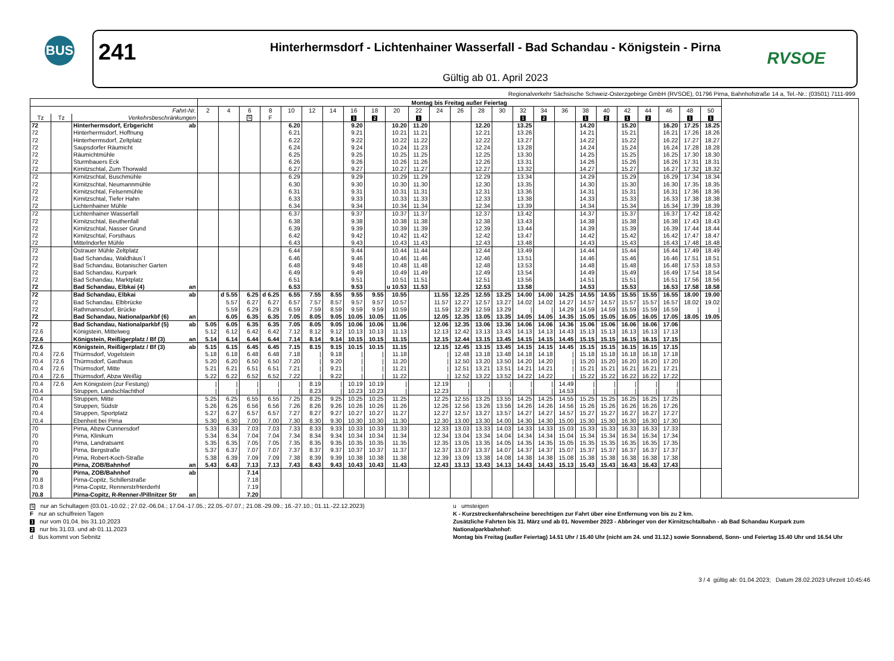BUS
241
Hinterhermsdorf - Lichtenhainer Wasserfall - Bad Schandau - Königstein - Pirna
Gültig ab 01. April 2023
RVSOE
Regionalverkehr Sächsische Schweiz-Osterzgebirge GmbH (RVSOE), 01796 Pirna, Bahnhofstraße 14 a, Tel.-Nr.: (03501) 7111-999
| | | | | Montag bis Freitag außer Feiertag | | | | | | | | | | | | | | | | | | | | | | | | | |
| --- | --- | --- | --- | --- | --- | --- | --- | --- | --- | --- | --- | --- | --- | --- | --- | --- | --- | --- | --- | --- | --- | --- | --- | --- | --- | --- | --- | --- | --- |
| Fahrt-Nr. | | | | 2 | 4 | 6 | 8 | 10 | 12 | 14 | 16 | 18 | 20 | 22 | 24 | 26 | 28 | 30 | 32 | 34 | 36 | 38 | 40 | 42 | 44 | 46 | 48 | 50 | |
| Tz | Tz | Verkehrsbeschränkungen | | | | S | F | | | | 1 | 2 | | 1 | | | | | 1 | 2 | | 1 | 2 | 1 | 2 | | 1 | 1 | |
| 72 | | Hinterhermsdorf, Erbgericht | ab | | | | | 6.20 | | | 9.20 | | 10.20 | 11.20 | | | 12.20 | | 13.25 | | | 14.20 | | 15.20 | | 16.20 | 17.25 | 18.25 | |
| 72 | | Hinterhermsdorf, Hoffnung | | | | | | 6.21 | | | 9.21 | | 10.21 | 11.21 | | | 12.21 | | 13.26 | | | 14.21 | | 15.21 | | 16.21 | 17.26 | 18.26 | |
| 72 | | Hinterhermsdorf, Zeltplatz | | | | | | 6.22 | | | 9.22 | | 10.22 | 11.22 | | | 12.22 | | 13.27 | | | 14.22 | | 15.22 | | 16.22 | 17.27 | 18.27 | |
| 72 | | Saupsdorfer Räumicht | | | | | | 6.24 | | | 9.24 | | 10.24 | 11.23 | | | 12.24 | | 13.28 | | | 14.24 | | 15.24 | | 16.24 | 17.28 | 18.28 | |
| 72 | | Räumichtmühle | | | | | | 6.25 | | | 9.25 | | 10.25 | 11.25 | | | 12.25 | | 13.30 | | | 14.25 | | 15.25 | | 16.25 | 17.30 | 18.30 | |
| 72 | | Sturmbauers Eck | | | | | | 6.26 | | | 9.26 | | 10.26 | 11.26 | | | 12.26 | | 13.31 | | | 14.26 | | 15.26 | | 16.26 | 17.31 | 18.31 | |
| 72 | | Kirnitzschtal, Zum Thorwald | | | | | | 6.27 | | | 9.27 | | 10.27 | 11.27 | | | 12.27 | | 13.32 | | | 14.27 | | 15.27 | | 16.27 | 17.32 | 18.32 | |
| 72 | | Kirnitzschtal, Buschmühle | | | | | | 6.29 | | | 9.29 | | 10.29 | 11.29 | | | 12.29 | | 13.34 | | | 14.29 | | 15.29 | | 16.29 | 17.34 | 18.34 | |
| 72 | | Kirnitzschtal, Neumannmühle | | | | | | 6.30 | | | 9.30 | | 10.30 | 11.30 | | | 12.30 | | 13.35 | | | 14.30 | | 15.30 | | 16.30 | 17.35 | 18.35 | |
| 72 | | Kirnitzschtal, Felsenmühle | | | | | | 6.31 | | | 9.31 | | 10.31 | 11.31 | | | 12.31 | | 13.36 | | | 14.31 | | 15.31 | | 16.31 | 17.36 | 18.36 | |
| 72 | | Kirnitzschtal, Tiefer Hahn | | | | | | 6.33 | | | 9.33 | | 10.33 | 11.33 | | | 12.33 | | 13.38 | | | 14.33 | | 15.33 | | 16.33 | 17.38 | 18.38 | |
| 72 | | Lichtenhainer Mühle | | | | | | 6.34 | | | 9.34 | | 10.34 | 11.34 | | | 12.34 | | 13.39 | | | 14.34 | | 15.34 | | 16.34 | 17.39 | 18.39 | |
| 72 | | Lichtenhainer Wasserfall | | | | | | 6.37 | | | 9.37 | | 10.37 | 11.37 | | | 12.37 | | 13.42 | | | 14.37 | | 15.37 | | 16.37 | 17.42 | 18.42 | |
| 72 | | Kirnitzschtal, Beuthenfall | | | | | | 6.38 | | | 9.38 | | 10.38 | 11.38 | | | 12.38 | | 13.43 | | | 14.38 | | 15.38 | | 16.38 | 17.43 | 18.43 | |
| 72 | | Kirnitzschtal, Nasser Grund | | | | | | 6.39 | | | 9.39 | | 10.39 | 11.39 | | | 12.39 | | 13.44 | | | 14.39 | | 15.39 | | 16.39 | 17.44 | 18.44 | |
| 72 | | Kirnitzschtal, Forsthaus | | | | | | 6.42 | | | 9.42 | | 10.42 | 11.42 | | | 12.42 | | 13.47 | | | 14.42 | | 15.42 | | 16.42 | 17.47 | 18.47 | |
| 72 | | Mittelndorfer Mühle | | | | | | 6.43 | | | 9.43 | | 10.43 | 11.43 | | | 12.43 | | 13.48 | | | 14.43 | | 15.43 | | 16.43 | 17.48 | 18.48 | |
| 72 | | Ostrauer Mühle Zeltplatz | | | | | | 6.44 | | | 9.44 | | 10.44 | 11.44 | | | 12.44 | | 13.49 | | | 14.44 | | 15.44 | | 16.44 | 17.49 | 18.49 | |
| 72 | | Bad Schandau, Waldhäus´l | | | | | | 6.46 | | | 9.46 | | 10.46 | 11.46 | | | 12.46 | | 13.51 | | | 14.46 | | 15.46 | | 16.46 | 17.51 | 18.51 | |
| 72 | | Bad Schandau, Botanischer Garten | | | | | | 6.48 | | | 9.48 | | 10.48 | 11.48 | | | 12.48 | | 13.53 | | | 14.48 | | 15.48 | | 16.48 | 17.53 | 18.53 | |
| 72 | | Bad Schandau, Kurpark | | | | | | 6.49 | | | 9.49 | | 10.49 | 11.49 | | | 12.49 | | 13.54 | | | 14.49 | | 15.49 | | 16.49 | 17.54 | 18.54 | |
| 72 | | Bad Schandau, Marktplatz | | | | | | 6.51 | | | 9.51 | | 10.51 | 11.51 | | | 12.51 | | 13.56 | | | 14.51 | | 15.51 | | 16.51 | 17.56 | 18.56 | |
| 72 | | Bad Schandau, Elbkai (4) | an | | | | | 6.53 | | | 9.53 | | u 10.53 | 11.53 | | | 12.53 | | 13.58 | | | 14.53 | | 15.53 | | 16.53 | 17.58 | 18.58 | |
| 72 | | Bad Schandau, Elbkai | ab | | d 5.55 | 6.25 | d 6.25 | 6.55 | 7.55 | 8.55 | 9.55 | 9.55 | 10.55 | | 11.55 | 12.25 | 12.55 | 13.25 | 14.00 | 14.00 | 14.25 | 14.55 | 14.55 | 15.55 | 15.55 | 16.55 | 18.00 | 19.00 | |
| 72 | | Bad Schandau, Elbbrücke | | | 5.57 | 6.27 | 6.27 | 6.57 | 7.57 | 8.57 | 9.57 | 9.57 | 10.57 | | 11.57 | 12.27 | 12.57 | 13.27 | 14.02 | 14.02 | 14.27 | 14.57 | 14.57 | 15.57 | 15.57 | 16.57 | 18.02 | 19.02 | |
| 72 | | Rathmannsdorf, Brücke | | | 5.59 | 6.29 | 6.29 | 6.59 | 7.59 | 8.59 | 9.59 | 9.59 | 10.59 | | 11.59 | 12.29 | 12.59 | 13.29 | / | / | 14.29 | 14.59 | 14.59 | 15.59 | 15.59 | 16.59 | / | / | |
| 72 | | Bad Schandau, Nationalparkbf (6) | an | | 6.05 | 6.35 | 6.35 | 7.05 | 8.05 | 9.05 | 10.05 | 10.05 | 11.05 | | 12.05 | 12.35 | 13.05 | 13.35 | 14.05 | 14.05 | 14.35 | 15.05 | 15.05 | 16.05 | 16.05 | 17.05 | 18.05 | 19.05 | |
| 72 | | Bad Schandau, Nationalparkbf (5) | ab | 5.05 | 6.05 | 6.35 | 6.35 | 7.05 | 8.05 | 9.05 | 10.06 | 10.06 | 11.06 | | 12.06 | 12.35 | 13.06 | 13.36 | 14.06 | 14.06 | 14.36 | 15.06 | 15.06 | 16.06 | 16.06 | 17.06 | | | |
| 72.6 | | Königstein, Mittelweg | | 5.12 | 6.12 | 6.42 | 6.42 | 7.12 | 8.12 | 9.12 | 10.13 | 10.13 | 11.13 | | 12.13 | 12.42 | 13.13 | 13.43 | 14.13 | 14.13 | 14.43 | 15.13 | 15.13 | 16.13 | 16.13 | 17.13 | | | |
| 72.6 | | Königstein, Reißigerplatz / Bf (3) | an | 5.14 | 6.14 | 6.44 | 6.44 | 7.14 | 8.14 | 9.14 | 10.15 | 10.15 | 11.15 | | 12.15 | 12.44 | 13.15 | 13.45 | 14.15 | 14.15 | 14.45 | 15.15 | 15.15 | 16.15 | 16.15 | 17.15 | | | |
| 72.6 | | Königstein, Reißigerplatz / Bf (3) | ab | 5.15 | 6.15 | 6.45 | 6.45 | 7.15 | 8.15 | 9.15 | 10.15 | 10.15 | 11.15 | | 12.15 | 12.45 | 13.15 | 13.45 | 14.15 | 14.15 | 14.45 | 15.15 | 15.15 | 16.15 | 16.15 | 17.15 | | | |
| 70.4 | 72.6 | Thürmsdorf, Vogelstein | | 5.18 | 6.18 | 6.48 | 6.48 | 7.18 | / | 9.18 | / | / | 11.18 | | / | 12.48 | 13.18 | 13.48 | 14.18 | 14.18 | / | 15.18 | 15.18 | 16.18 | 16.18 | 17.18 | | | |
| 70.4 | 72.6 | Thürmsdorf, Gasthaus | | 5.20 | 6.20 | 6.50 | 6.50 | 7.20 | / | 9.20 | / | / | 11.20 | | / | 12.50 | 13.20 | 13.50 | 14.20 | 14.20 | / | 15.20 | 15.20 | 16.20 | 16.20 | 17.20 | | | |
| 70.4 | 72.6 | Thürmsdorf, Mitte | | 5.21 | 6.21 | 6.51 | 6.51 | 7.21 | / | 9.21 | / | / | 11.21 | | / | 12.51 | 13.21 | 13.51 | 14.21 | 14.21 | / | 15.21 | 15.21 | 16.21 | 16.21 | 17.21 | | | |
| 70.4 | 72.6 | Thürmsdorf, Abzw Weißig | | 5.22 | 6.22 | 6.52 | 6.52 | 7.22 | / | 9.22 | / | / | 11.22 | | / | 12.52 | 13.22 | 13.52 | 14.22 | 14.22 | / | 15.22 | 15.22 | 16.22 | 16.22 | 17.22 | | | |
| 70.4 | 72.6 | Am Königstein (zur Festung) | | / | / | / | / | / | 8.19 | / | 10.19 | 10.19 | / | | 12.19 | / | / | / | / | / | 14.49 | / | / | / | / | / | | | |
| 70.4 | | Struppen, Landschlachthof | | / | / | / | / | / | 8.23 | / | 10.23 | 10.23 | / | | 12.23 | / | / | / | / | / | 14.53 | / | / | / | / | / | | | |
| 70.4 | | Struppen, Mitte | | 5.25 | 6.25 | 6.55 | 6.55 | 7.25 | 8.25 | 9.25 | 10.25 | 10.25 | 11.25 | | 12.25 | 12.55 | 13.25 | 13.55 | 14.25 | 14.25 | 14.55 | 15.25 | 15.25 | 16.25 | 16.25 | 17.25 | | | |
| 70.4 | | Struppen, Südstr | | 5.26 | 6.26 | 6.56 | 6.56 | 7.26 | 8.26 | 9.26 | 10.26 | 10.26 | 11.26 | | 12.26 | 12.56 | 13.26 | 13.56 | 14.26 | 14.26 | 14.56 | 15.26 | 15.26 | 16.26 | 16.26 | 17.26 | | | |
| 70.4 | | Struppen, Sportplatz | | 5.27 | 6.27 | 6.57 | 6.57 | 7.27 | 8.27 | 9.27 | 10.27 | 10.27 | 11.27 | | 12.27 | 12.57 | 13.27 | 13.57 | 14.27 | 14.27 | 14.57 | 15.27 | 15.27 | 16.27 | 16.27 | 17.27 | | | |
| 70.4 | | Ebenheit bei Pirna | | 5.30 | 6.30 | 7.00 | 7.00 | 7.30 | 8.30 | 9.30 | 10.30 | 10.30 | 11.30 | | 12.30 | 13.00 | 13.30 | 14.00 | 14.30 | 14.30 | 15.00 | 15.30 | 15.30 | 16.30 | 16.30 | 17.30 | | | |
| 70 | | Pirna, Abzw Cunnersdorf | | 5.33 | 6.33 | 7.03 | 7.03 | 7.33 | 8.33 | 9.33 | 10.33 | 10.33 | 11.33 | | 12.33 | 13.03 | 13.33 | 14.03 | 14.33 | 14.33 | 15.03 | 15.33 | 15.33 | 16.33 | 16.33 | 17.33 | | | |
| 70 | | Pirna, Klinikum | | 5.34 | 6.34 | 7.04 | 7.04 | 7.34 | 8.34 | 9.34 | 10.34 | 10.34 | 11.34 | | 12.34 | 13.04 | 13.34 | 14.04 | 14.34 | 14.34 | 15.04 | 15.34 | 15.34 | 16.34 | 16.34 | 17.34 | | | |
| 70 | | Pirna, Landratsamt | | 5.35 | 6.35 | 7.05 | 7.05 | 7.35 | 8.35 | 9.35 | 10.35 | 10.35 | 11.35 | | 12.35 | 13.05 | 13.35 | 14.05 | 14.35 | 14.35 | 15.05 | 15.35 | 15.35 | 16.35 | 16.35 | 17.35 | | | |
| 70 | | Pirna, Bergstraße | | 5.37 | 6.37 | 7.07 | 7.07 | 7.37 | 8.37 | 9.37 | 10.37 | 10.37 | 11.37 | | 12.37 | 13.07 | 13.37 | 14.07 | 14.37 | 14.37 | 15.07 | 15.37 | 15.37 | 16.37 | 16.37 | 17.37 | | | |
| 70 | | Pirna, Robert-Koch-Straße | | 5.38 | 6.39 | 7.09 | 7.09 | 7.38 | 8.39 | 9.39 | 10.38 | 10.38 | 11.38 | | 12.39 | 13.09 | 13.38 | 14.08 | 14.38 | 14.38 | 15.08 | 15.38 | 15.38 | 16.38 | 16.38 | 17.38 | | | |
| 70 | | Pirna, ZOB/Bahnhof | an | 5.43 | 6.43 | 7.13 | 7.13 | 7.43 | 8.43 | 9.43 | 10.43 | 10.43 | 11.43 | | 12.43 | 13.13 | 13.43 | 14.13 | 14.43 | 14.43 | 15.13 | 15.43 | 15.43 | 16.43 | 16.43 | 17.43 | | | |
| 70 | | Pirna, ZOB/Bahnhof | ab | | | 7.14 | | | | | | | | | | | | | | | | | | | | | | | |
| 70.8 | | Pirna-Copitz, Schillerstraße | | | | 7.18 | | | | | | | | | | | | | | | | | | | | | | | |
| 70.8 | | Pirna-Copitz, Rennerstr/Herderhl | | | | 7.19 | | | | | | | | | | | | | | | | | | | | | | | |
| 70.8 | | Pirna-Copitz, R-Renner-/Pillnitzer Str | an | | | 7.20 | | | | | | | | | | | | | | | | | | | | | | | |
S nur an Schultagen (03.01.-10.02.; 27.02.-06.04.; 17.04.-17.05.; 22.05.-07.07.; 21.08.-29.09.; 16.-27.10.; 01.11.-22.12.2023)
F nur an schulfreien Tagen
1 nur vom 01.04. bis 31.10.2023
2 nur bis 31.03. und ab 01.11.2023
d Bus kommt von Sebnitz
u umsteigen
K - Kurzstreckenfahrscheine berechtigen zur Fahrt über eine Entfernung von bis zu 2 km.
Zusätzliche Fahrten bis 31. März und ab 01. November 2023 - Abbringer von der Kirnitzschtalbahn - ab Bad Schandau Kurpark zum Nationalparkbahnhof:
Montag bis Freitag (außer Feiertag) 14.51 Uhr / 15.40 Uhr (nicht am 24. und 31.12.) sowie Sonnabend, Sonn- und Feiertag 15.40 Uhr und 16.54 Uhr
3 / 4 gültig ab: 01.04.2023; Datum 28.02.2023 Uhrzeit 10:45:46